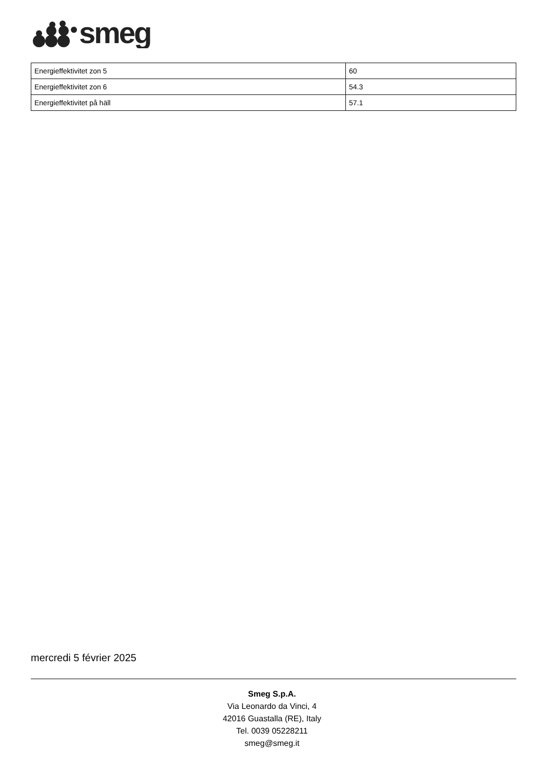smeg
| Energieffektivitet zon 5 | 60 |
| Energieffektivitet zon 6 | 54.3 |
| Energieffektivitet på häll | 57.1 |
mercredi 5 février 2025
Smeg S.p.A.
Via Leonardo da Vinci, 4
42016 Guastalla (RE), Italy
Tel. 0039 05228211
smeg@smeg.it